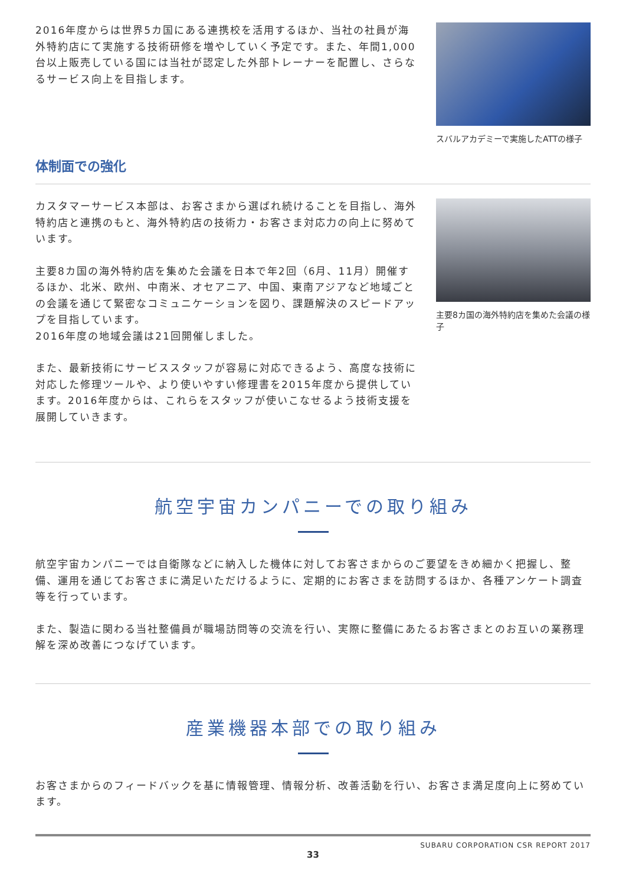2016年度からは世界5カ国にある連携校を活用するほか、当社の社員が海外特約店にて実施する技術研修を増やしていく予定です。また、年間1,000台以上販売している国には当社が認定した外部トレーナーを配置し、さらなるサービス向上を目指します。
スバルアカデミーで実施したATTの様子
体制面での強化
カスタマーサービス本部は、お客さまから選ばれ続けることを目指し、海外特約店と連携のもと、海外特約店の技術力・お客さま対応力の向上に努めています。
主要8カ国の海外特約店を集めた会議を日本で年2回（6月、11月）開催するほか、北米、欧州、中南米、オセアニア、中国、東南アジアなど地域ごとの会議を通じて緊密なコミュニケーションを図り、課題解決のスピードアップを目指しています。
2016年度の地域会議は21回開催しました。
また、最新技術にサービススタッフが容易に対応できるよう、高度な技術に対応した修理ツールや、より使いやすい修理書を2015年度から提供しています。2016年度からは、これらをスタッフが使いこなせるよう技術支援を展開していきます。
主要8カ国の海外特約店を集めた会議の様子
航空宇宙カンパニーでの取り組み
航空宇宙カンパニーでは自衛隊などに納入した機体に対してお客さまからのご要望をきめ細かく把握し、整備、運用を通じてお客さまに満足いただけるように、定期的にお客さまを訪問するほか、各種アンケート調査等を行っています。
また、製造に関わる当社整備員が職場訪問等の交流を行い、実際に整備にあたるお客さまとのお互いの業務理解を深め改善につなげています。
産業機器本部での取り組み
お客さまからのフィードバックを基に情報管理、情報分析、改善活動を行い、お客さま満足度向上に努めています。
SUBARU CORPORATION CSR REPORT 2017
33